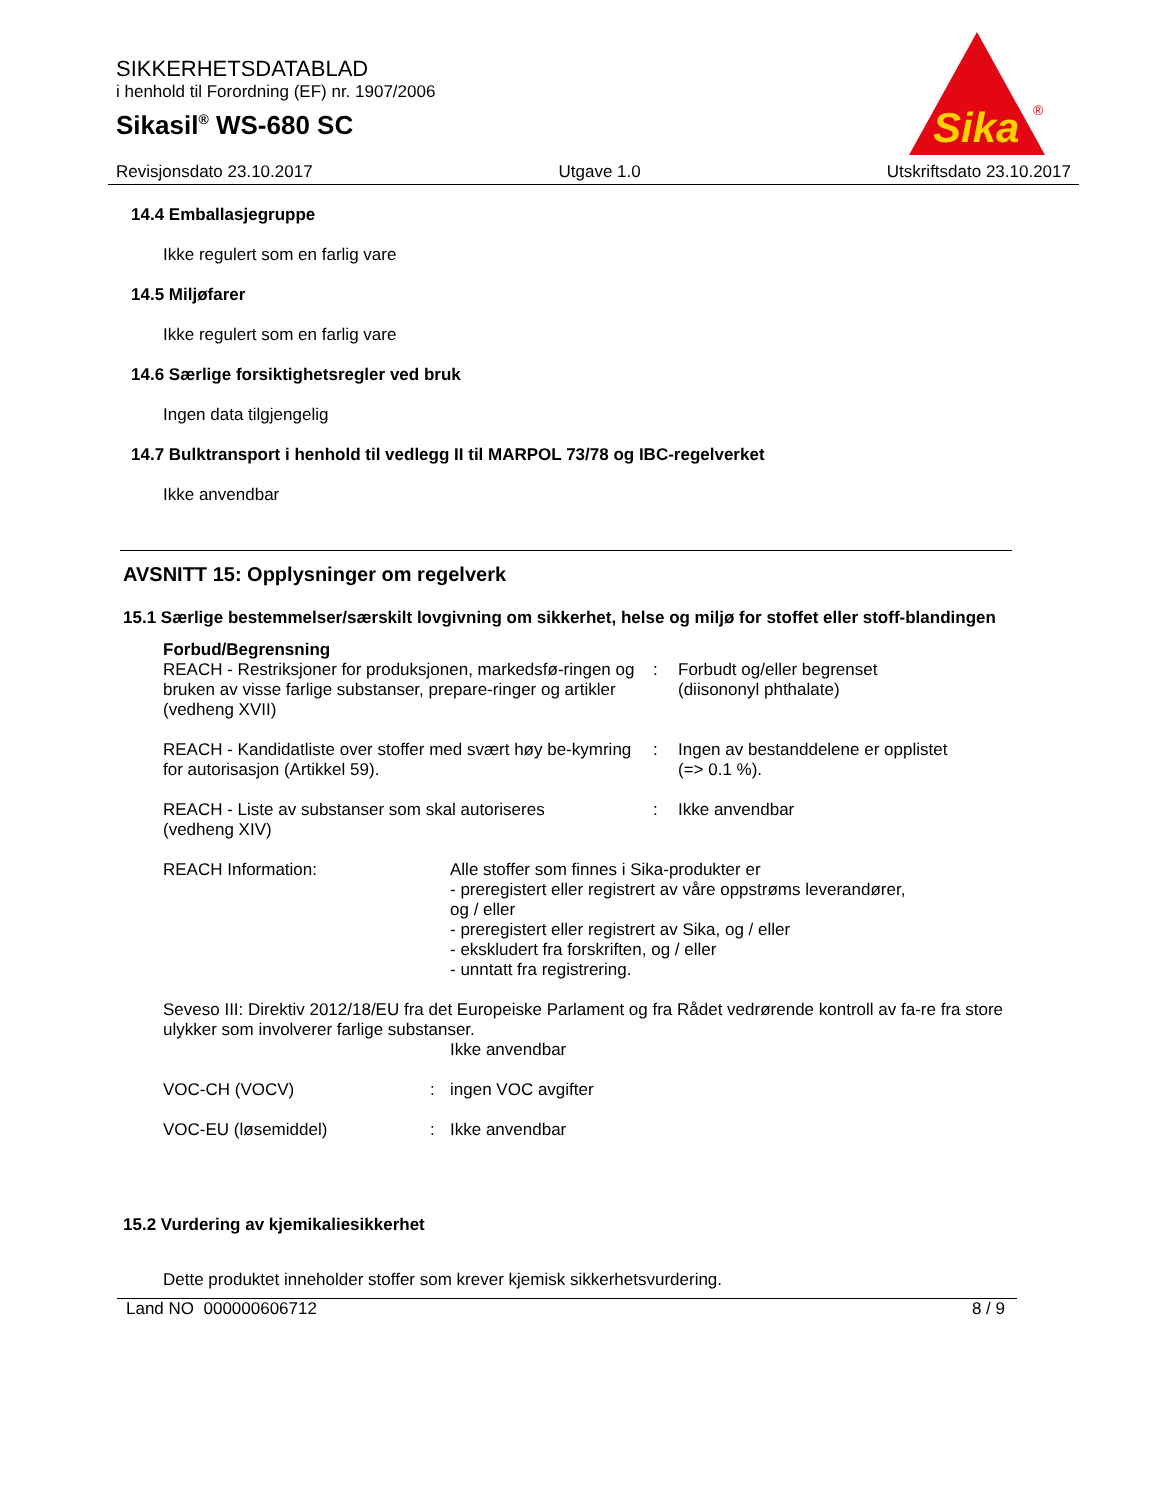SIKKERHETSDATABLAD
i henhold til Forordning (EF) nr. 1907/2006
Sikasil<sup>®</sup> WS-680 SC
Sika
®
Revisjonsdato 23.10.2017 Utgave 1.0 Utskriftsdato 23.10.2017
14.4 Emballasjegruppe
Ikke regulert som en farlig vare
14.5 Miljøfarer
Ikke regulert som en farlig vare
14.6 Særlige forsiktighetsregler ved bruk
Ingen data tilgjengelig
14.7 Bulktransport i henhold til vedlegg II til MARPOL 73/78 og IBC-regelverket
Ikke anvendbar
AVSNITT 15: Opplysninger om regelverk
15.1 Særlige bestemmelser/særskilt lovgivning om sikkerhet, helse og miljø for stoffet eller stoff-blandingen
Forbud/Begrensning
REACH - Restriksjoner for produksjonen, markedsfø-ringen og bruken av visse farlige substanser, prepare-ringer og artikler (vedheng XVII)
: Forbudt og/eller begrenset
(diisononyl phthalate)
REACH - Kandidatliste over stoffer med svært høy be-kymring for autorisasjon (Artikkel 59).
: Ingen av bestanddelene er opplistet
(=> 0.1 %).
REACH - Liste av substanser som skal autoriseres
(vedheng XIV)
: Ikke anvendbar
REACH Information: Alle stoffer som finnes i Sika-produkter er
- preregistert eller registrert av våre oppstrøms leverandører,
og / eller
- preregistert eller registrert av Sika, og / eller
- ekskludert fra forskriften, og / eller
- unntatt fra registrering.
Seveso III: Direktiv 2012/18/EU fra det Europeiske Parlament og fra Rådet vedrørende kontroll av fa-re fra store ulykker som involverer farlige substanser.
Ikke anvendbar
VOC-CH (VOCV) : ingen VOC avgifter
VOC-EU (løsemiddel) : Ikke anvendbar
15.2 Vurdering av kjemikaliesikkerhet
Dette produktet inneholder stoffer som krever kjemisk sikkerhetsvurdering.
Land NO 000000606712 8 / 9